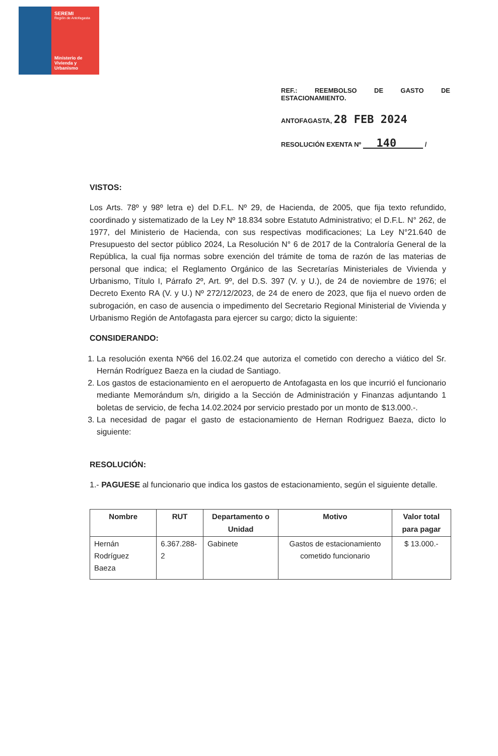SEREMI
Región de Antofagasta
Ministerio de Vivienda y Urbanismo
REF.: REEMBOLSO DE GASTO DE ESTACIONAMIENTO.
ANTOFAGASTA, 28 FEB 2024
RESOLUCIÓN EXENTA Nº 140 /
VISTOS:
Los Arts. 78º y 98º letra e) del D.F.L. Nº 29, de Hacienda, de 2005, que fija texto refundido, coordinado y sistematizado de la Ley Nº 18.834 sobre Estatuto Administrativo; el D.F.L. N° 262, de 1977, del Ministerio de Hacienda, con sus respectivas modificaciones; La Ley N°21.640 de Presupuesto del sector público 2024, La Resolución N° 6 de 2017 de la Contraloría General de la República, la cual fija normas sobre exención del trámite de toma de razón de las materias de personal que indica; el Reglamento Orgánico de las Secretarías Ministeriales de Vivienda y Urbanismo, Título I, Párrafo 2º, Art. 9º, del D.S. 397 (V. y U.), de 24 de noviembre de 1976; el Decreto Exento RA (V. y U.) Nº 272/12/2023, de 24 de enero de 2023, que fija el nuevo orden de subrogación, en caso de ausencia o impedimento del Secretario Regional Ministerial de Vivienda y Urbanismo Región de Antofagasta para ejercer su cargo; dicto la siguiente:
CONSIDERANDO:
1. La resolución exenta Nº66 del 16.02.24 que autoriza el cometido con derecho a viático del Sr. Hernán Rodríguez Baeza en la ciudad de Santiago.
2. Los gastos de estacionamiento en el aeropuerto de Antofagasta en los que incurrió el funcionario mediante Memorándum s/n, dirigido a la Sección de Administración y Finanzas adjuntando 1 boletas de servicio, de fecha 14.02.2024 por servicio prestado por un monto de $13.000.-.
3. La necesidad de pagar el gasto de estacionamiento de Hernan Rodriguez Baeza, dicto lo siguiente:
RESOLUCIÓN:
1.- PAGUESE al funcionario que indica los gastos de estacionamiento, según el siguiente detalle.
| Nombre | RUT | Departamento o Unidad | Motivo | Valor total para pagar |
| --- | --- | --- | --- | --- |
| Hernán Rodríguez Baeza | 6.367.288-2 | Gabinete | Gastos de estacionamiento cometido funcionario | $ 13.000.- |